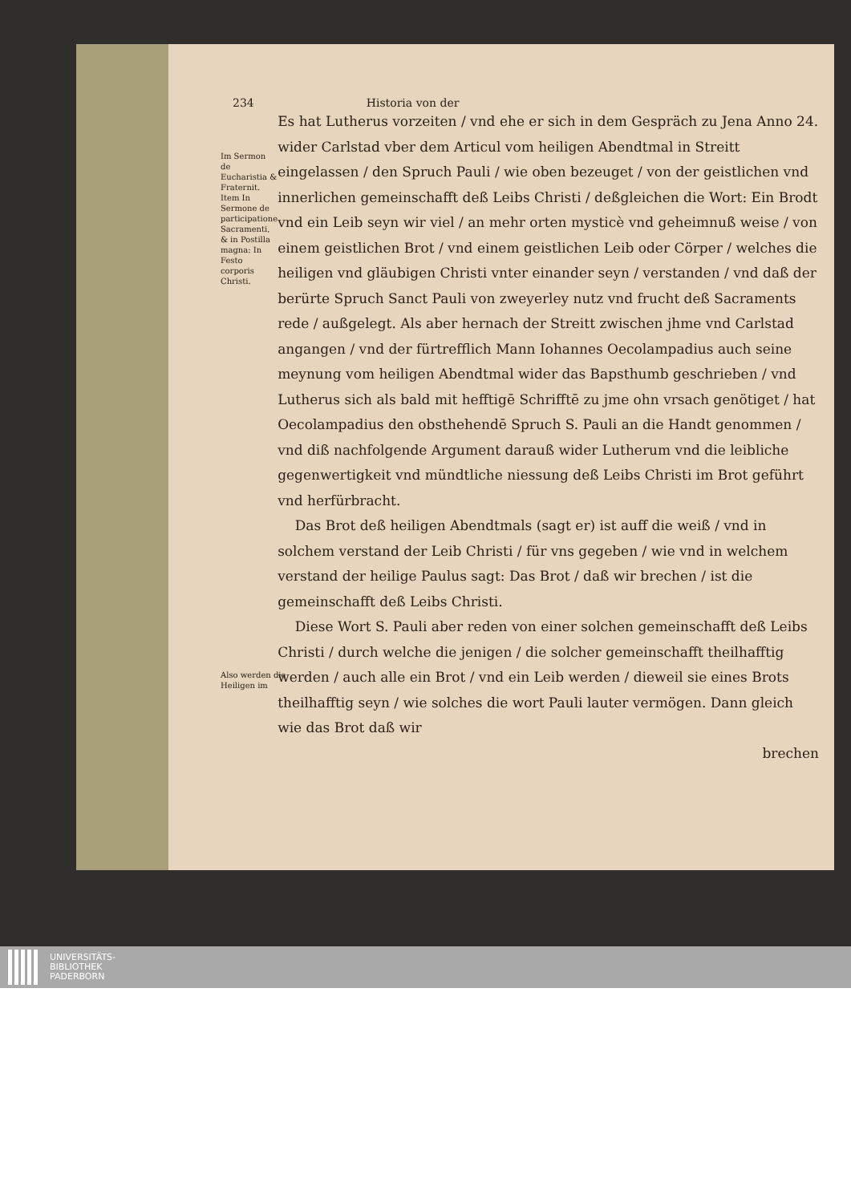234 Historia von der
Im Sermon de Eucharistia & Fraternit. Item In Sermone de participatione Sacramenti, & in Postilla magna: In Festo corporis Christi.
Es hat Lutherus vorzeiten / vnd ehe er sich in dem Gespräch zu Jena Anno 24. wider Carlstad vber dem Articul vom heiligen Abendtmal in Streitt eingelassen / den Spruch Pauli / wie oben bezeuget / von der geistlichen vnd innerlichen gemeinschafft deß Leibs Christi / deßgleichen die Wort: Ein Brodt vnd ein Leib seyn wir viel / an mehr orten mysticè vnd geheimnuß weise / von einem geistlichen Brot / vnd einem geistlichen Leib oder Cörper / welches die heiligen vnd gläubigen Christi vnter einander seyn / verstanden / vnd daß der berürte Spruch Sanct Pauli von zweyerley nutz vnd frucht deß Sacraments rede / außgelegt. Als aber hernach der Streitt zwischen jhme vnd Carlstad angangen / vnd der fürtrefflich Mann Iohannes Oecolampadius auch seine meynung vom heiligen Abendtmal wider das Bapsthumb geschrieben / vnd Lutherus sich als bald mit hefftigē Schrifftē zu jme ohn vrsach genötiget / hat Oecolampadius den obsthehendē Spruch S. Pauli an die Handt genommen / vnd diß nachfolgende Argument darauß wider Lutherum vnd die leibliche gegenwertigkeit vnd mündtliche niessung deß Leibs Christi im Brot geführt vnd herfürbracht.
Das Brot deß heiligen Abendtmals (sagt er) ist auff die weiß / vnd in solchem verstand der Leib Christi / für vns gegeben / wie vnd in welchem verstand der heilige Paulus sagt: Das Brot / daß wir brechen / ist die gemeinschafft deß Leibs Christi.
Diese Wort S. Pauli aber reden von einer solchen gemeinschafft deß Leibs Christi / durch welche die jenigen / die solcher gemeinschafft theilhafftig werden / auch alle ein Brot / vnd ein Leib werden / dieweil sie eines Brots theilhafftig seyn / wie solches die wort Pauli lauter vermögen. Dann gleich wie das Brot daß wir
brechen
Also werden die Heiligen im
UNIVERSITÄTS-
BIBLIOTHEK
PADERBORN